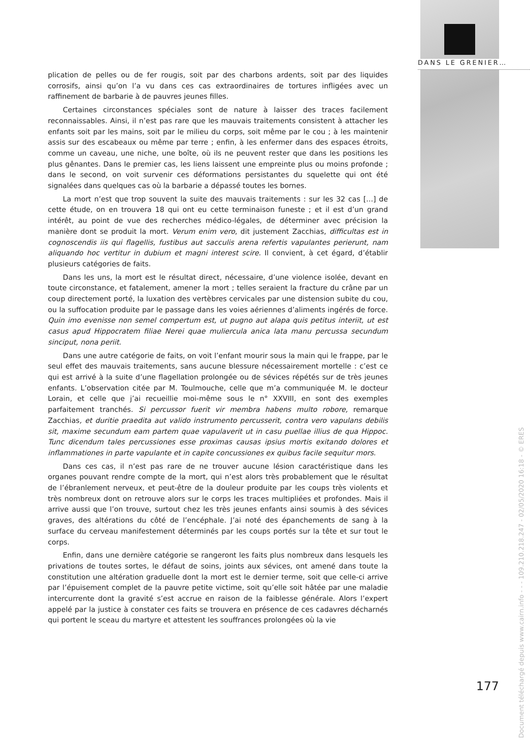DANS LE GRENIER…
plication de pelles ou de fer rougis, soit par des charbons ardents, soit par des liquides corrosifs, ainsi qu’on l’a vu dans ces cas extraordinaires de tortures infligées avec un raffinement de barbarie à de pauvres jeunes filles.
Certaines circonstances spéciales sont de nature à laisser des traces facilement reconnaissables. Ainsi, il n’est pas rare que les mauvais traitements consistent à attacher les enfants soit par les mains, soit par le milieu du corps, soit même par le cou ; à les maintenir assis sur des escabeaux ou même par terre ; enfin, à les enfermer dans des espaces étroits, comme un caveau, une niche, une boîte, où ils ne peuvent rester que dans les positions les plus gênantes. Dans le premier cas, les liens laissent une empreinte plus ou moins profonde ; dans le second, on voit survenir ces déformations persistantes du squelette qui ont été signalées dans quelques cas où la barbarie a dépassé toutes les bornes.
La mort n’est que trop souvent la suite des mauvais traitements : sur les 32 cas […] de cette étude, on en trouvera 18 qui ont eu cette terminaison funeste ; et il est d’un grand intérêt, au point de vue des recherches médico-légales, de déterminer avec précision la manière dont se produit la mort. Verum enim vero, dit justement Zacchias, difficultas est in cognoscendis iis qui flagellis, fustibus aut sacculis arena refertis vapulantes perierunt, nam aliquando hoc vertitur in dubium et magni interest scire. Il convient, à cet égard, d’établir plusieurs catégories de faits.
Dans les uns, la mort est le résultat direct, nécessaire, d’une violence isolée, devant en toute circonstance, et fatalement, amener la mort ; telles seraient la fracture du crâne par un coup directement porté, la luxation des vertèbres cervicales par une distension subite du cou, ou la suffocation produite par le passage dans les voies aériennes d’aliments ingérés de force. Quin imo evenisse non semel compertum est, ut pugno aut alapa quis petitus interiit, ut est casus apud Hippocratem filiae Nerei quae muliercula anica lata manu percussa secundum sinciput, nona periit.
Dans une autre catégorie de faits, on voit l’enfant mourir sous la main qui le frappe, par le seul effet des mauvais traitements, sans aucune blessure nécessairement mortelle : c’est ce qui est arrivé à la suite d’une flagellation prolongée ou de sévices répétés sur de très jeunes enfants. L’observation citée par M. Toulmouche, celle que m’a communiquée M. le docteur Lorain, et celle que j’ai recueillie moi-même sous le n° XXVIII, en sont des exemples parfaitement tranchés. Si percussor fuerit vir membra habens multo robore, remarque Zacchias, et duritie praedita aut valido instrumento percusserit, contra vero vapulans debilis sit, maxime secundum eam partem quae vapulaverit ut in casu puellae illius de qua Hippoc. Tunc dicendum tales percussiones esse proximas causas ipsius mortis exitando dolores et inflammationes in parte vapulante et in capite concussiones ex quibus facile sequitur mors.
Dans ces cas, il n’est pas rare de ne trouver aucune lésion caractéristique dans les organes pouvant rendre compte de la mort, qui n’est alors très probablement que le résultat de l’ébranlement nerveux, et peut-être de la douleur produite par les coups très violents et très nombreux dont on retrouve alors sur le corps les traces multipliées et profondes. Mais il arrive aussi que l’on trouve, surtout chez les très jeunes enfants ainsi soumis à des sévices graves, des altérations du côté de l’encéphale. J’ai noté des épanchements de sang à la surface du cerveau manifestement déterminés par les coups portés sur la tête et sur tout le corps.
Enfin, dans une dernière catégorie se rangeront les faits plus nombreux dans lesquels les privations de toutes sortes, le défaut de soins, joints aux sévices, ont amené dans toute la constitution une altération graduelle dont la mort est le dernier terme, soit que celle-ci arrive par l’épuisement complet de la pauvre petite victime, soit qu’elle soit hâtée par une maladie intercurrente dont la gravité s’est accrue en raison de la faiblesse générale. Alors l’expert appelé par la justice à constater ces faits se trouvera en présence de ces cadavres décharnés qui portent le sceau du martyre et attestent les souffrances prolongées où la vie
177
Document téléchargé depuis www.cairn.info - - - 109.210.218.247 - 02/05/2020 16:18 - © ERES